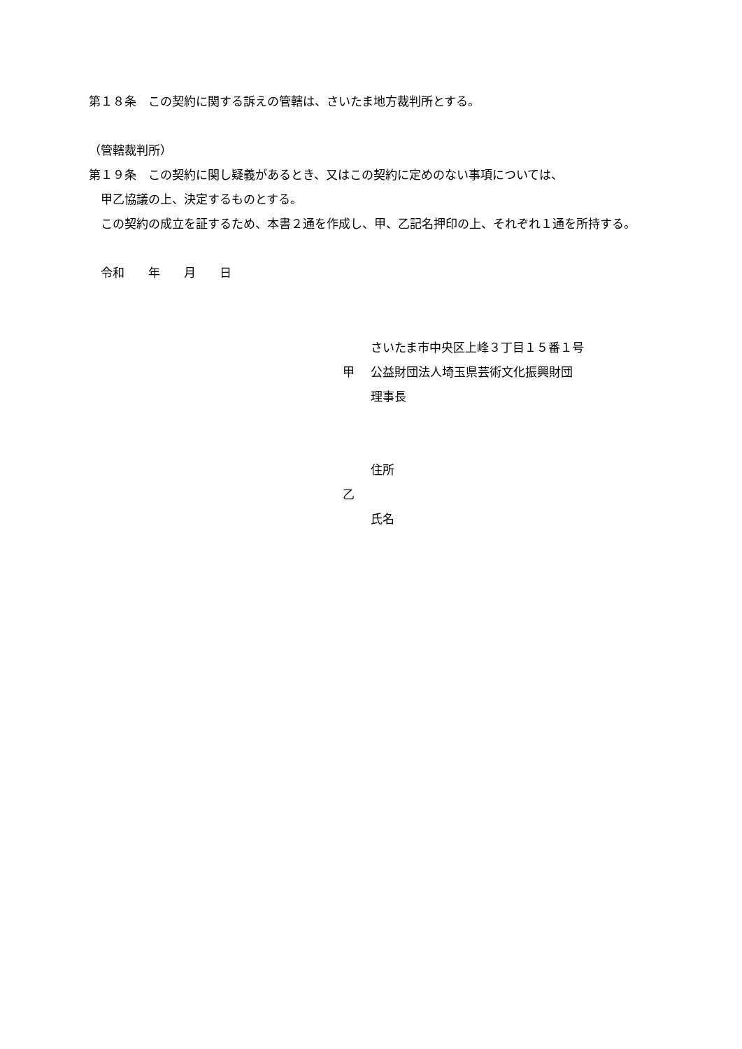第１８条　この契約に関する訴えの管轄は、さいたま地方裁判所とする。
（管轄裁判所）
第１９条　この契約に関し疑義があるとき、又はこの契約に定めのない事項については、
　甲乙協議の上、決定するものとする。
　この契約の成立を証するため、本書２通を作成し、甲、乙記名押印の上、それぞれ１通を所持する。
　令和　　年　　月　　日
さいたま市中央区上峰３丁目１５番１号
甲 公益財団法人埼玉県芸術文化振興財団
理事長
住所
乙
氏名